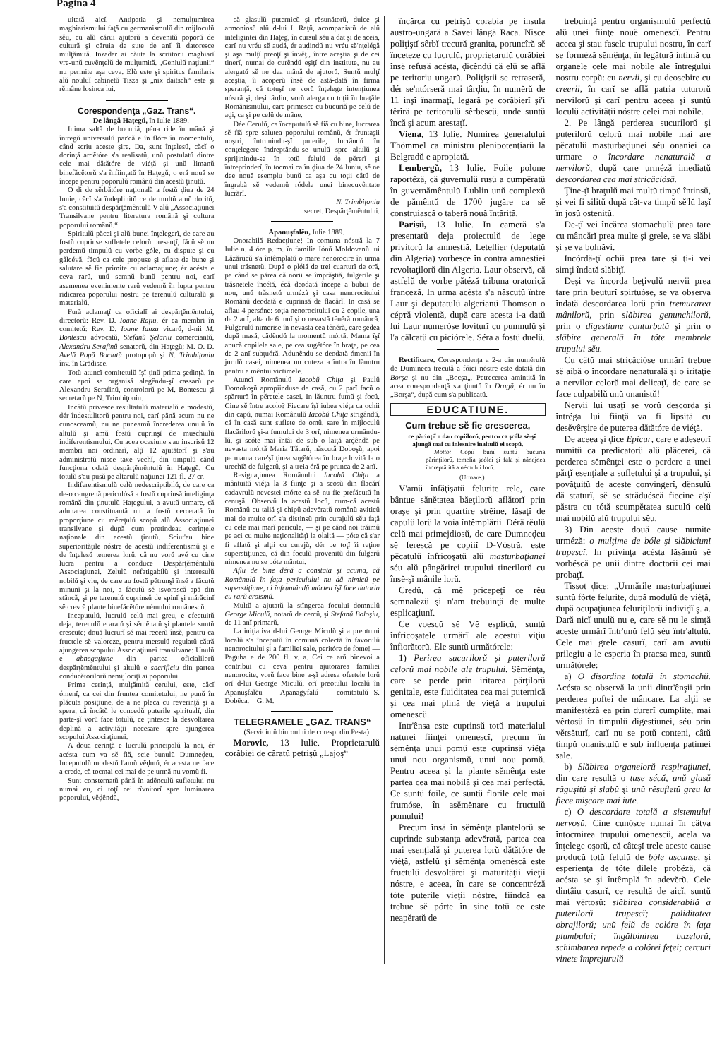Pagina 4
uitată aicĭ. Antipatia şi nemulţumirea maghiarismului faţă cu germanismulŭ din mijloculŭ sĕu, cu alŭ cărui ajutorŭ a devenitŭ poporŭ de cultură şi căruia de sute de anĭ îi datoresce mulţămită. Inzadar ai căuta la scriitorii maghiarĭ vre-unŭ cuvênţelŭ de mulţumită. „Geniulŭ naţiunii“ nu permite aşa ceva. Elŭ este şi spiritus familaris alŭ nouluĭ cabinetŭ Tisza şi „nix daitsch“ este şi rĕmâne losinca lui.
Corespondenţa „Gaz. Trans“.
De lângă Haţegŭ, în Iulie 1889.
Inima saltă de bucuriă, péna ride în mână şi întregŭ universulŭ par'că e în flóre în momentulŭ, când scriu aceste şire. Da, sunt înţelesŭ, căcĭ o dorinţă ardĕtóre s'a realisatŭ, unŭ postulatŭ dintre cele mai dătătóre de viéţă şi unŭ limanŭ binefăcĕtorŭ s'a înfiinţatŭ în Haţegŭ, o eră nouă se începe pentru poporulŭ românŭ din acestŭ ţinutŭ.
O ḑi de sĕrbătóre naţională a fostŭ ḑiua de 24 Iunie, căcĭ s'a îndeplinitŭ ce de multŭ amŭ doritŭ, s'a constituitŭ despărţĕmêntulŭ V alŭ „Associaţiunei Transilvane pentru literatura română şi cultura poporului românŭ.“
Spiritulŭ păcei şi alŭ bunei înţelegerĭ, de care au fostŭ cuprinse sufletele celorŭ presenţĭ, făcŭ sĕ nu perdemŭ timpulŭ cu vorbe góle, cu dispute şi cu gâlcévă, făcŭ ca cele propuse şi aflate de bune şi salutare sĕ fie primite cu aclamaţiune; ér acésta e ceva rarŭ, unŭ semnŭ bunŭ pentru noi, carĭ asemenea evenimente rarŭ vedemŭ în lupta pentru ridicarea poporului nostru pe terenulŭ culturalŭ şi materialŭ.
Fură aclamaţĭ ca oficialĭ ai despărţĕmêntului, directorŭ: Rev. D. Ioane Raţiu, ér ca membri în comitetŭ: Rev. D. Ioane Ianza vicarŭ, d-nii M. Bontescu advocatŭ, Stefanŭ Şelariu comerciantŭ, Alexandru Serafinŭ senatorŭ, din Haţegŭ; M. O. D. Avelŭ Popŭ Bociatŭ protopopŭ şi N. Trimbiţoniu înv. în Grădisce.
Totŭ atuncĭ comitetulŭ îşĭ ţinŭ prima şedinţă, în care apoi se organisă alegêndu-şĭ cassarŭ pe Alexandru Serafinŭ, controlorŭ pe M. Bontescu şi secretarŭ pe N. Trimbiţoniu.
Incâtŭ privesce resultatulŭ materialŭ e modestŭ, dér îndestulitorŭ pentru noi, carĭ până acum nu ne cunosceamŭ, nu ne puneamŭ încrederea unulŭ în altulŭ şi amŭ fostŭ cuprinşĭ de muschiulŭ indiferentismului. Cu acea ocasiune s'au inscrisŭ 12 membri noi ordinarĭ, alţĭ 12 ajutătorĭ şi s'au administratŭ nisce taxe vechĭ, din timpulŭ când funcţiona odată despărţĕmêntulŭ în Haţegŭ. Cu totulŭ s'au pusŭ pe altarulŭ naţiunei 121 fl. 27 cr.
Indiferentismulŭ celŭ nedescriptibilŭ, de care ca de-o cangrenă periculósă a fostŭ cuprinsă inteliginţa română din ţinutulŭ Haţegului, a avutŭ urmare, că adunarea constituantă nu a fostŭ cercetată în proporţiune cu mĕreţulŭ scopŭ alŭ Associaţiunei transilvane şi după cum pretindeau cerinţele naţionale din acestŭ ţinutŭ. Sciut'au bine superiorităţile nóstre de acestŭ indiferentismŭ şi e de înţelesŭ temerea lorŭ, că nu vorŭ avé cu cine lucra pentru a conduce Despărţĕmêntulŭ Associaţiunei. Zelulŭ nefatigabilŭ şi interesulŭ nobilŭ şi viu, de care au fostŭ pĕtrunşĭ însĕ a făcutŭ minunĭ şi la noi, a făcutŭ sĕ isvorască apă din stâncă, şi pe terenulŭ cuprinsŭ de spinĭ şi mărăcinĭ sĕ crescă plante binefăcĕtóre némului românescŭ.
Inceputulŭ, lucrulŭ celŭ mai greu, e efectuitŭ deja, terenulŭ e aratŭ şi sĕmĕnatŭ şi plantele suntŭ crescute; două lucrurĭ sĕ mai recerŭ însĕ, pentru ca fructele sĕ valoreze, pentru mersulŭ regulatŭ cătră ajungerea scopului Associaţiunei transilvane: Unulŭ e abnegaţiune din partea oficialilorŭ despărţĕmêntului şi altulŭ e sacrificiu din partea conducĕtorilorŭ nemijlociţĭ ai poporului.
Prima cerinţă, mulţămită cerului, este, căcĭ ómenĭ, ca cei din fruntea comitetului, ne punŭ în plăcuta posiţiune, de a ne pleca cu reverinţă şi a spera, că încâtŭ le concedŭ puterile spiritualĭ, din parte-şĭ vorŭ face totulŭ, ce ţintesce la desvoltarea deplină a activităţii necesare spre ajungerea scopului Associaţiunei.
A doua cerinţă e lucrulŭ principalŭ la noi, ér acésta cum va sĕ fiă, scie bunulŭ Dumneḑeu. Inceputulŭ modestŭ l'amŭ vĕḑutŭ, ér acesta ne face a crede, că tocmai cei mai de pe urmă nu vomŭ fi.
Sunt consternatŭ până în adênculŭ sufletului nu numai eu, ci toţĭ cei rîvnitorĭ spre luminarea poporului, vĕḑêndŭ,
că glasulŭ puternicŭ şi rĕsunătorŭ, dulce şi armoniosŭ alŭ d-lui I. Raţŭ, acompaniatŭ de alŭ inteligintei din Haţeg, în cursul sĕu a dat şi de aceia, carĭ nu vréu sĕ audă, ér auḑindŭ nu vréu sĕ'nţelégă şi aşa mulţĭ preoţĭ şi învĕţ., între aceştia şi de cei tinerĭ, numai de curêndŭ eşiţĭ din institute, nu au alergatŭ sĕ ne dea mână de ajutorŭ. Suntŭ mulţĭ aceştia, îi acoperŭ însĕ de astă-dată în firma speranţă, că totuşĭ ne vorŭ înţelege intenţiunea nóstră şi, deşi târḑiu, vorŭ alerga cu toţii în braţăle Românismului, care primesce cu bucuriă pe celŭ de aḑi, ca şi pe celŭ de mâne.
Dée Cerulŭ, ca începutulŭ sĕ fiă cu bine, lucrarea sĕ fiă spre salutea poporului românŭ, ér fruntaşii noştri, întrunindu-şĭ puterile, lucrândŭ în conţelegere îndreptându-se unulŭ spre altulŭ şi sprijinindu-se în totŭ felulŭ de pĕrerĭ şi întreprinderĭ, în tocmai ca în ḑiua de 24 Iuniu, sĕ ne dee nouĕ esemplu bunŭ ca aşa cu toţii câtŭ de îngrabă sĕ vedemŭ ródele unei binecuvêntate lucrărĭ.
N. Trimbiţoniu
secret. Despărţĕmêntului.
Apanuşfalĕu, Iulie 1889.
Onorabilă Redacţiune! In comuna nóstră la 7 Iulie n. 4 óre p. m. în familia Iónŭ Moldovanŭ lui Lăzărucŭ s'a întêmplatŭ o mare nenorocire în urma unui trăsnetŭ. După o plóiă de trei cuarturĭ de oră, pe când se părea că norii se împrăştiă, fulgerile şi trăsnetele încétă, écă deodată începe a bubui de nou, unŭ trăsnetŭ urmézà şi casa nenorocitului Românŭ deodată e cuprinsă de flacărĭ. In casă se aflau 4 persóne: soţia nenorocitului cu 2 copile, una de 2 anĭ, alta de 6 lunĭ şi o nevastă tênĕră româncă. Fulgerulŭ nimerise în nevasta cea tênĕră, care şedea după masă, cădêndŭ la momentŭ mórtă. Mama îşĭ apucă copilele sale, pe cea sugĕtóre în braţe, pe cea de 2 anĭ subţuóră. Adunêndu-se deodată ómenii în jurulŭ casei, nimenea nu cuteza a întra în lăuntru pentru a mêntui victimele.
Atuncĭ Românulŭ Iacobŭ Chiţa şi Paulŭ Domokoşŭ apropiinduse de casă, cu 2 parĭ facŭ o spărtură în pĕretele casei. In lăuntru fumŭ şi focŭ. Cine sĕ între acolo? Fiecare îşĭ iubea viéţa ca ochii din capŭ, numai Românulŭ Iacobŭ Chiţa strigândŭ, că în casă sunt suflete de omŭ, sare în mijloculŭ flacărilorŭ şi-a fumului de 3 orĭ, nimenea urmându-lŭ, şi scóte mai întâi de sub o laiţă arḑêndă pe nevasta mórtă Maria Tătarŭ, născută Doboşŭ, apoi pe mama care'şĭ ţinea sugĕtórea în braţe lovită la o urechiă de fulgerŭ, şi-a treia óră pe prunca de 2 anĭ.
Resignaţiunea Românului Iacobŭ Chiţa a mântuitŭ viéţa la 3 fiinţe şi a scosŭ din flacărĭ cadavrulŭ nevestei mórte ca sĕ nu fie prefăcutŭ în cenuşă. Observŭ la acestŭ locŭ, cum-că acestŭ Românŭ cu taliă şi chipŭ adevĕratŭ românŭ aviticŭ mai de multe orĭ s'a distinsŭ prin curajulŭ sĕu faţă cu cele mai marĭ pericule, — şi pe când noi trăimŭ pe aci cu multe naţionalităţĭ la olaltă — póte că s'ar fi aflatŭ şi alţii cu curajŭ, dér pe toţĭ îi reţine superstiţiunea, că din foculŭ provenitŭ din fulgerŭ nimenea nu se póte mântui.
Aflu de bine déră a constata şi acuma, că Românulŭ în faţa periculului nu dă nimicŭ pe superstiţiune, ci înfruntândŭ mórtea îşĭ face datoria cu rarŭ eroismŭ.
Multŭ a ajutatŭ la stîngerea focului domnulŭ George Miculŭ, notarŭ de cercŭ, şi Stefanŭ Boloşiu, de 11 anĭ primarŭ.
La iniţiativa d-lui George Miculŭ şi a preotului localŭ s'a începutŭ în comună colectă în favorulŭ nenorocitului şi a familiei sale, peritóre de fome! — Paguba e de 200 fl. v. a. Cei ce arŭ binevoi a contribui cu ceva pentru ajutorarea familiei nenorocite, vorŭ face bine a-şĭ adresa ofertele lorŭ orĭ d-lui George Miculŭ, orĭ preotului localŭ în Apanuşfalĕu — Apanagyfalú — comitatulŭ S. Dobêca. G. M.
TELEGRAMELE „GAZ. TRANS“
(Serviciulŭ biuroului de coresp. din Pesta)
Morovic, 13 Iulie. Proprietarulŭ corăbiei de căratŭ petrişŭ „Lajoş“
încărca cu petrişŭ corabia pe insula austro-ungară a Savei lângă Raca. Nisce poliţiştĭ sêrbĭ trecură granita, poruncîră sĕ înceteze cu lucrulŭ, proprietarulŭ corăbiei însĕ refusă acésta, ḑicêndŭ că elŭ se află pe teritoriu ungarŭ. Poliţiştii se retraseră, dér se'ntórseră mai târḑiu, în numĕrŭ de 11 inşĭ înarmaţĭ, legară pe corăbierĭ şi'i têrîră pe teritorulŭ sêrbescŭ, unde suntŭ încă şi acum arestaţĭ.
Viena, 13 Iulie. Numirea generalului Thömmel ca ministru plenipotenţiarŭ la Belgradŭ e apropiată.
Lembergŭ, 13 Iulie. Foile polone raportéză, că guvernulŭ rusŭ a cumpĕratŭ în guvernămêntulŭ Lublin unŭ complexŭ de pămêntŭ de 1700 jugăre ca sĕ construiască o taberă nouă întărită.
Parisŭ, 13 Iulie. In cameră s'a presentatŭ deja proiectulŭ de lege privitorŭ la amnestiă. Letellier (deputatŭ din Algeria) vorbesce în contra amnestiei revoltaţilorŭ din Algeria. Laur observă, că astfelŭ de vorbe pătéză tribuna oratorică franceză. In urma acésta s'a născutŭ între Laur şi deputatulŭ algerianŭ Thomson o céртă violentă, după care acesta i-a datŭ lui Laur numeróse loviturĭ cu pumnulŭ şi l'a călcatŭ cu picióre­le. Séra a fostŭ duelŭ.
Rectificare. Corespondenţa a 2-a din numĕrulŭ de Dumineca trecută a fóiei nóstre este datată din Borşa şi nu din „Bocşa„. Petrecerea amintită în acea corespondenţă s'a ţinutŭ în Dragŭ, ér nu în „Borşa“, după cum s'a publicatŭ.
EDUCATIUNE.
Cum trebue sĕ fie crescerea,
ce părinţiĭ o dau copiilorŭ, pentru ca şcóla sĕ-şĭ ajungă mai cu inlesnire înaltulŭ ei scopŭ.
Motto: Copiĭ bunĭ suntŭ bucuria părinţilorŭ, temelia şcólei şi fala şi nădejdea îndreptătită a némului lorŭ.
(Urmare.)
V'amŭ înfăţişatŭ felurite rele, care bântue sănĕtatea băeţilorŭ aflătorĭ prin oraşe şi prin quartire strĕine, lăsaţĭ de capulŭ lorŭ la voia întêmplării. Déră rĕulŭ celŭ mai primejdiosŭ, de care Dumneḑeu sĕ ferescă pe copiiĭ D-Vóstră, este pĕcatulŭ înfricoşatŭ alŭ masturbaţianei séu alŭ pângărirei trupului tinerilorŭ cu însĕ-şĭ mânile lorŭ.
Credŭ, că mĕ pricepeţĭ ce rĕu semnalezŭ şi n'am trebuinţă de multe esplicaţiunĭ.
Ce voescŭ sĕ Vĕ esplicŭ, suntŭ înfricoşatele urmărĭ ale acestui viţiu înfiorătorŭ. Ele suntŭ următórele:
1) Perirea sucurilorŭ şi puterilorŭ celorŭ mai nobile ale trupului. Sĕmênţa, care se perde prin iritarea părţilorŭ genitale, este fluiditatea cea mai puternică şi cea mai plină de viéţă a trupului omenescŭ.
Intr'ênsa este cuprinsŭ totŭ materialul naturei fiinţei omenescĭ, precum în sĕmênţa unui pomŭ este cuprinsă viéţa unui nou organismŭ, unui nou pomŭ. Pentru aceea şi la plante sĕmênţa este partea cea mai nobilă şi cea mai perfectă. Ce suntŭ foile, ce suntŭ florile cele mai frumóse, în asĕmĕnare cu fructulŭ pomului!
Precum însă în sĕmênţa plantelorŭ se cuprinde substanţa adevĕrată, partea cea mai esenţială şi puterea lorŭ dătătóre de viéţă, astfelŭ şi sĕmênţa omenéscă este fructulŭ desvoltărei şi maturităţii vieţii nóstre, e aceea, în care se concentréză tóte puterile vieţii nóstre, fiindcă ea trebue sĕ pórte în sine totŭ ce este neapĕratŭ de
trebuinţă pentru organismulŭ perfectŭ alŭ unei fiinţe nouĕ omenescĭ. Pentru aceea şi stau fasele trupului nostru, în carĭ se forméză sĕmênţa, în legătură intimă cu organele cele mai nobile ale întregului nostru corpŭ: cu nervii, şi cu deosebire cu creerii, în carĭ se află patria tuturorŭ nervilorŭ şi carĭ pentru aceea şi suntŭ loculŭ activităţii nóstre celei mai nobile.
2. Pe lângă perderea sucurilorŭ şi puterilorŭ celorŭ mai nobile mai are pĕcatulŭ masturbaţiunei séu onaniei ca urmare o încordare nenaturală a nervilorŭ, după care urméză imediatŭ descordarea cea mai stricăciósă.
Ţine-ţĭ braţulŭ mai multŭ timpŭ întinsŭ, şi vei fi silitŭ după cât-va timpŭ sĕ'lŭ laşĭ în josŭ ostenitŭ.
De-ţĭ vei încărca stomachulŭ prea tare cu mâncărĭ prea multe şi grele, se va slăbi şi se va bolnăvi.
Incórdă-ţĭ ochii prea tare şi ţi-i vei simţi îndată slăbiţĭ.
Deşi va încorda beţivulŭ nervii prea tare prin beuturĭ spirtuóse, se va observa îndată descordarea lorŭ prin tremurarea mânilorŭ, prin slăbirea genunchilorŭ, prin o digestiune conturbată şi prin o slăbire generală în tóte membrele trupului sĕu.
Cu câtŭ mai stricăcióse urmărĭ trebue sĕ aibă o încordare nenaturală şi o iritaţie a nervilor celorŭ mai delicaţĭ, de care se face culpabilŭ unŭ onanistŭ!
Nervii lui usaţĭ se vorŭ descorda şi întréga lui fiinţă va fi lipsită cu desĕvêrşire de puterea dătătóre de viéţă.
De aceea şi ḑice Epicur, care e adeseorĭ numitŭ ca predicatorŭ alŭ plăcerei, că perderea sĕmênţei este o perdere a unei părţĭ esenţiale a sufletului şi a trupului, şi povăţuitŭ de aceste convingerĭ, dênsulŭ dă staturĭ, sĕ se străduéscă fiecine a'şĭ păstra cu tótă scumpĕtatea suculŭ celŭ mai nobilŭ alŭ trupului sĕu.
3) Din aceste două cause numite urméză: o mulţime de bóle şi slăbiciunĭ trupescĭ. In privinţa acésta lăsămŭ sĕ vorbéscă pe unii dintre doctorii cei mai probaţĭ.
Tissot ḑice: „Urmările masturbaţiunei suntŭ fórte felurite, după modulŭ de viéţă, după ocupaţiunea feluriţilorŭ indiviḑĭ ş. a. Dară nicĭ unulŭ nu e, care sĕ nu le simţă aceste urmărĭ într'unŭ felŭ séu într'altulŭ. Cele mai grele casurĭ, carĭ am avutŭ prilegiu a le esperia în pracsa mea, suntŭ următórele:
a) O disordine totală în stomachŭ. Acésta se observă la unii dintr'ênşii prin perderea poftei de mâncare. La alţii se manifestéză ea prin durerĭ cumplite, mai vêrtosŭ în timpulŭ digestiunei, séu prin vĕrsăturĭ, carĭ nu se potŭ conteni, câtŭ timpŭ onanistulŭ e sub influenţa patimei sale.
b) Slăbirea organelorŭ respiraţiunei, din care resultă o tuse sécă, unŭ glasŭ răguşitŭ şi slabŭ şi unŭ rĕsufletŭ greu la fiece mişcare mai iute.
c) O descordare totală a sistemului nervosŭ. Cine cunósce numai în câtva întocmirea trupului omenescŭ, acela va înţelege oşorŭ, că câteşĭ trele aceste cause producŭ totŭ felulŭ de bóle ascunse, şi esperienţa de tóte ḑilele probéză, că acésta se şi întêmplă în adevĕrŭ. Cele dintâiu casurĭ, ce resultă de aicĭ, suntŭ mai vêrtosŭ: slăbirea considerabilă a puterilorŭ trupescĭ; paliditatea obrajilorŭ; unŭ felŭ de colóre în faţa plumbului; îngălbinirea buzelorŭ, schimbarea repede a colórei feţei; cercurĭ vinete împrejurulŭ